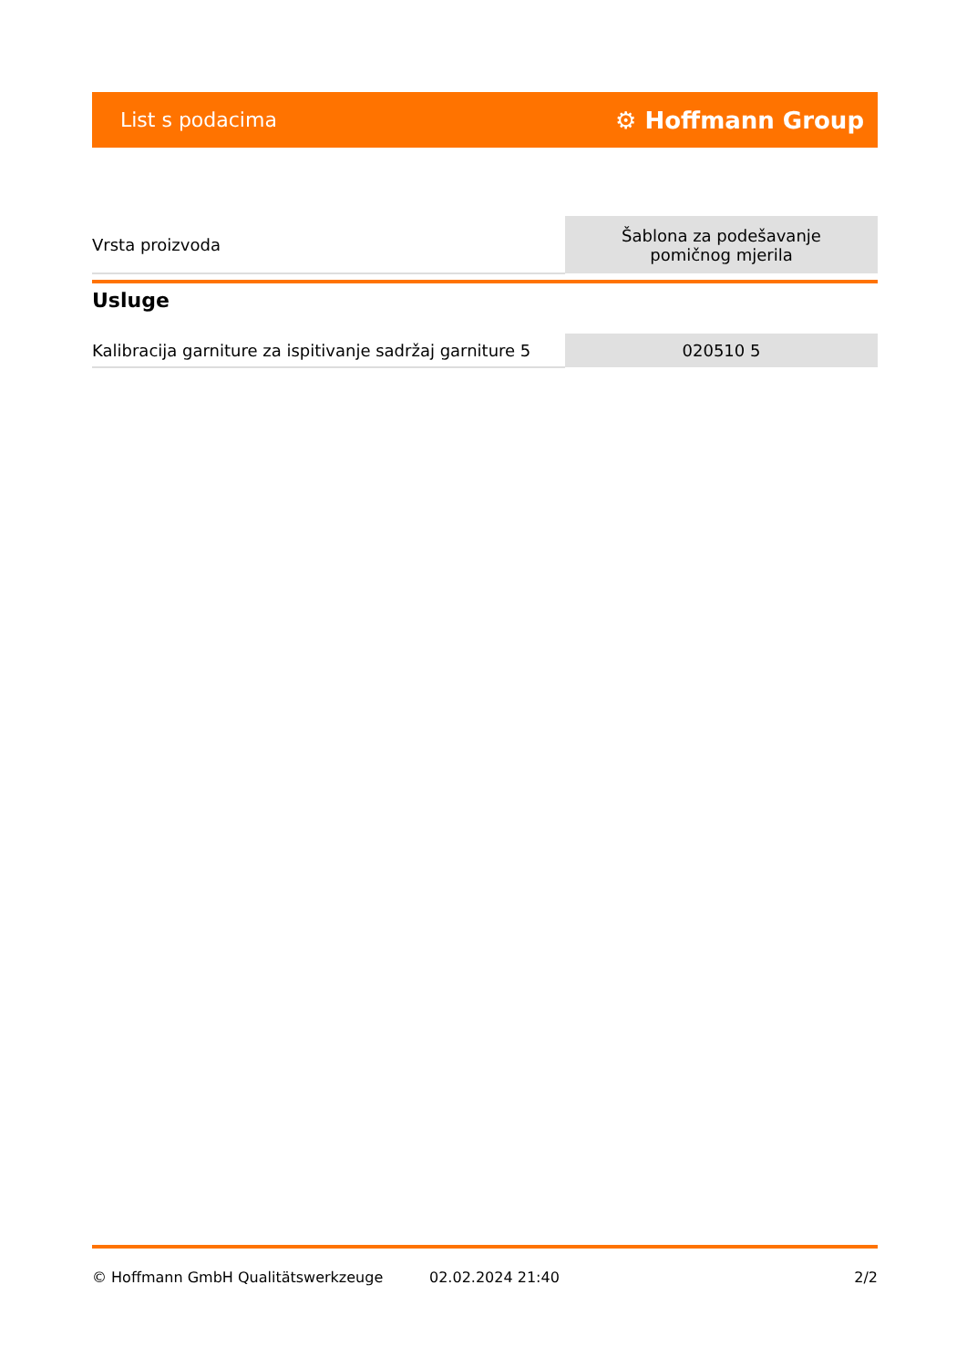List s podacima ⚙ Hoffmann Group
| Vrsta proizvoda | Šablona za podešavanje pomičnog mjerila |
Usluge
| Kalibracija garniture za ispitivanje sadržaj garniture 5 | 020510 5 |
© Hoffmann GmbH Qualitätswerkzeuge 02.02.2024 21:40 2/2